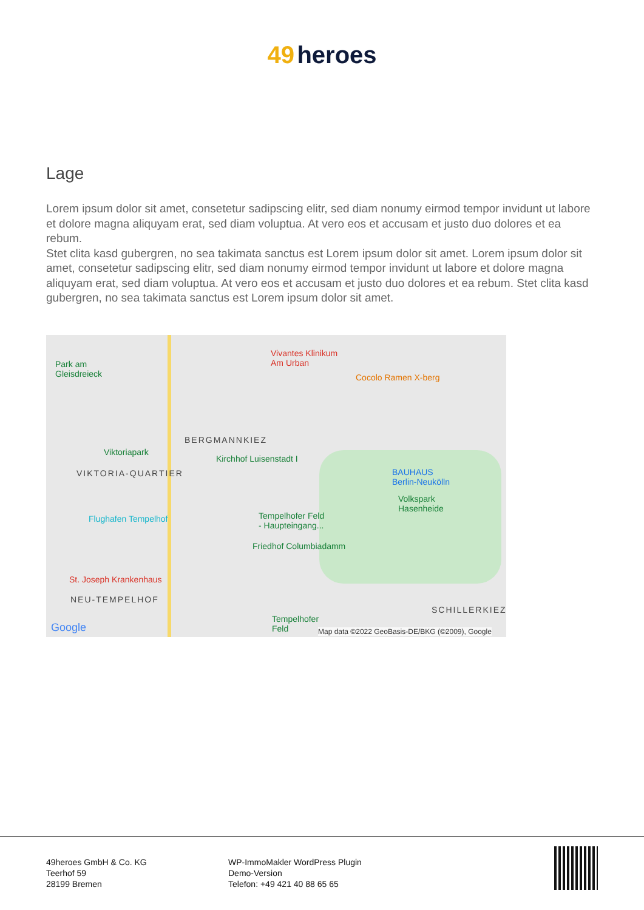49 heroes
Lage
Lorem ipsum dolor sit amet, consetetur sadipscing elitr, sed diam nonumy eirmod tempor invidunt ut labore et dolore magna aliquyam erat, sed diam voluptua. At vero eos et accusam et justo duo dolores et ea rebum.
Stet clita kasd gubergren, no sea takimata sanctus est Lorem ipsum dolor sit amet. Lorem ipsum dolor sit amet, consetetur sadipscing elitr, sed diam nonumy eirmod tempor invidunt ut labore et dolore magna aliquyam erat, sed diam voluptua. At vero eos et accusam et justo duo dolores et ea rebum. Stet clita kasd gubergren, no sea takimata sanctus est Lorem ipsum dolor sit amet.
Park am
Gleisdreieck
Vivantes Klinikum
Am Urban
Cocolo Ramen X-berg
BERGMANNKIEZ
Viktoriapark
Kirchhof Luisenstadt I
VIKTORIA-QUARTIER
BAUHAUS
Berlin-Neukölln
Volkspark
Hasenheide
Flughafen Tempelhof
Tempelhofer Feld
- Haupteingang...
Friedhof Columbiadamm
St. Joseph Krankenhaus
NEU-TEMPELHOF
SCHILLERKIEZ
Tempelhofer
Feld
Google
Map data ©2022 GeoBasis-DE/BKG (©2009), Google
49heroes GmbH & Co. KG
Teerhof 59
28199 Bremen
WP-ImmoMakler WordPress Plugin
Demo-Version
Telefon: +49 421 40 88 65 65